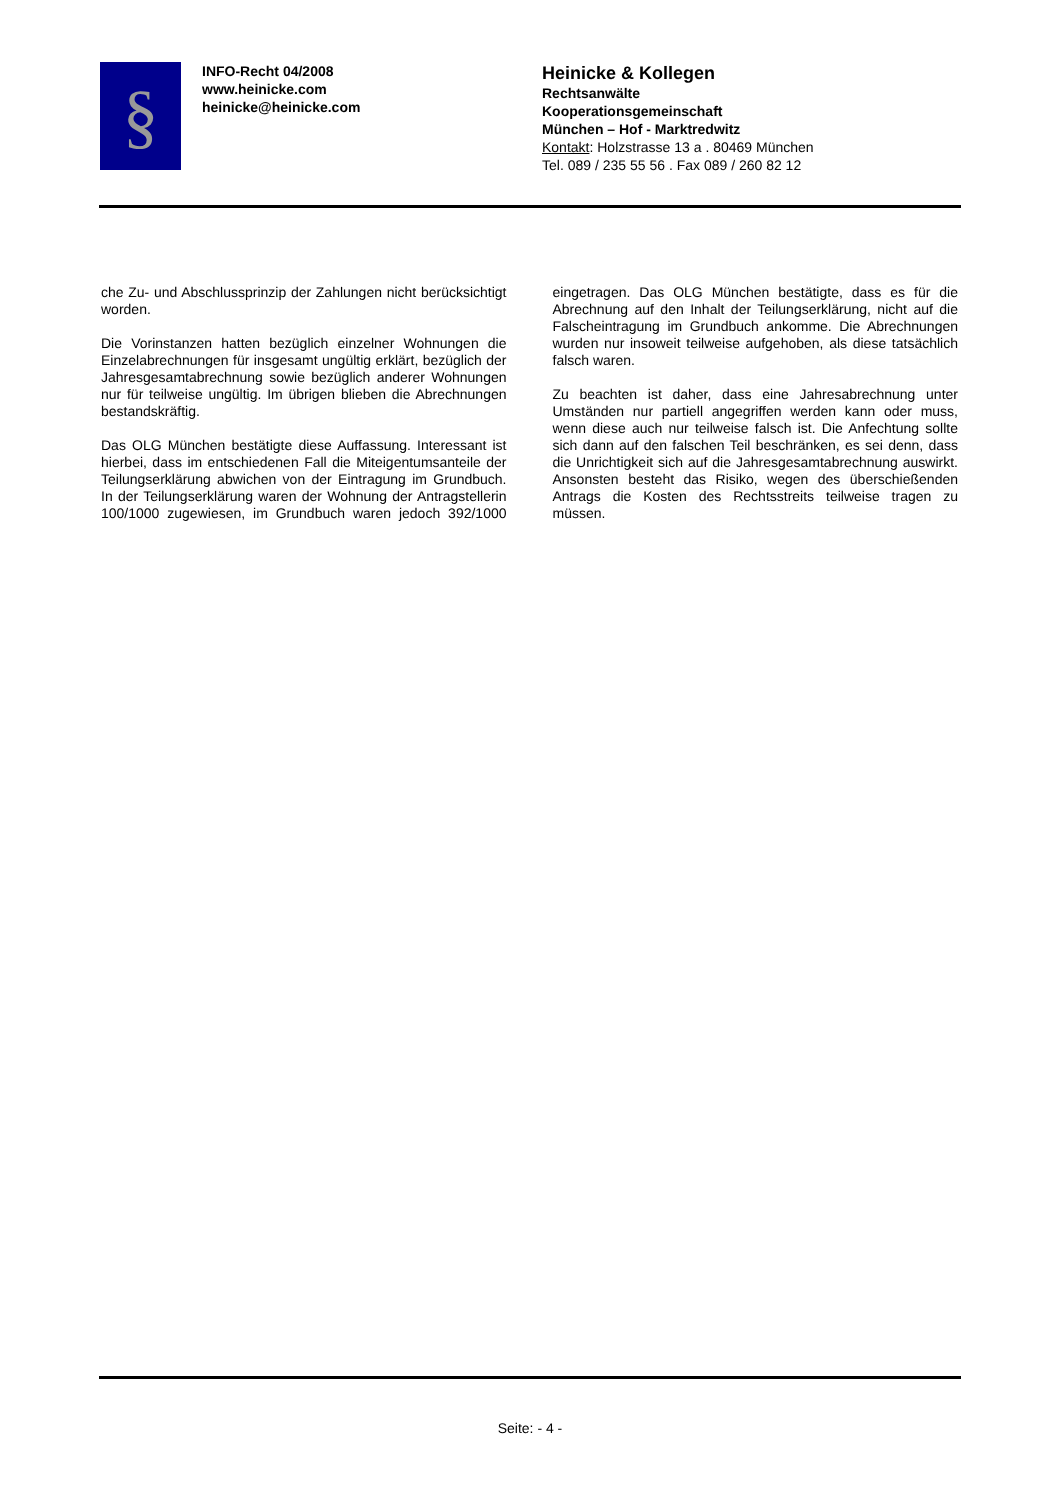§
INFO-Recht 04/2008
www.heinicke.com
heinicke@heinicke.com
Heinicke & Kollegen
Rechtsanwälte
Kooperationsgemeinschaft
München – Hof - Marktredwitz
Kontakt: Holzstrasse 13 a . 80469 München
Tel. 089 / 235 55 56 . Fax 089 / 260 82 12
che Zu- und Abschlussprinzip der Zahlungen nicht berücksichtigt worden.
Die Vorinstanzen hatten bezüglich einzelner Wohnungen die Einzelabrechnungen für insgesamt ungültig erklärt, bezüglich der Jahresgesamtabrechnung sowie bezüglich anderer Wohnungen nur für teilweise ungültig. Im übrigen blieben die Abrechnungen bestandskräftig.
Das OLG München bestätigte diese Auffassung. Interessant ist hierbei, dass im entschiedenen Fall die Miteigentumsanteile der Teilungserklärung abwichen von der Eintragung im Grundbuch. In der Teilungserklärung waren der Wohnung der Antragstellerin 100/1000 zugewiesen, im Grundbuch waren jedoch 392/1000 eingetragen. Das OLG München bestätigte, dass es für die Abrechnung auf den Inhalt der Teilungserklärung, nicht auf die Falscheintragung im Grundbuch ankomme. Die Abrechnungen wurden nur insoweit teilweise aufgehoben, als diese tatsächlich falsch waren.
Zu beachten ist daher, dass eine Jahresabrechnung unter Umständen nur partiell angegriffen werden kann oder muss, wenn diese auch nur teilweise falsch ist. Die Anfechtung sollte sich dann auf den falschen Teil beschränken, es sei denn, dass die Unrichtigkeit sich auf die Jahresgesamtabrechnung auswirkt. Ansonsten besteht das Risiko, wegen des überschießenden Antrags die Kosten des Rechtsstreits teilweise tragen zu müssen.
Seite: - 4 -